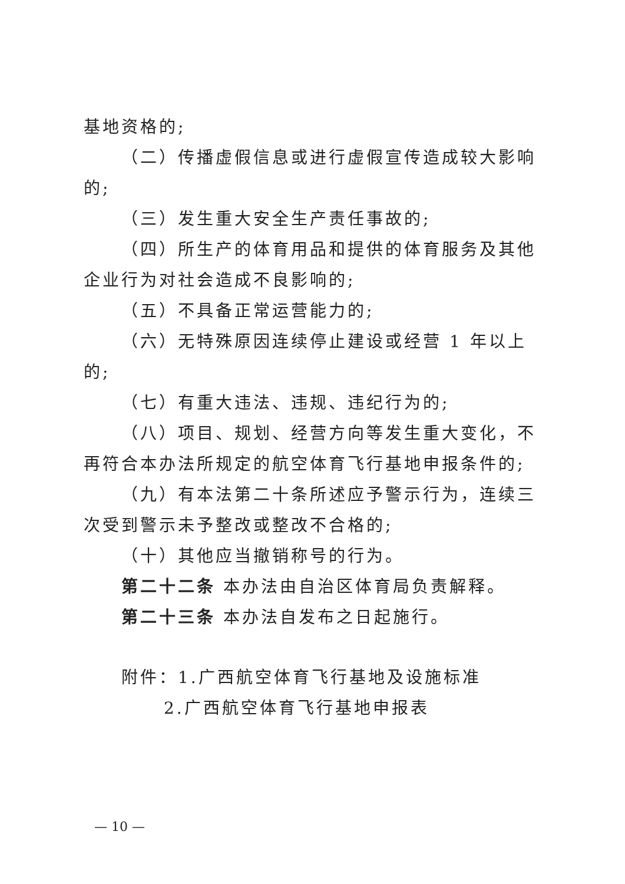基地资格的;
（二）传播虚假信息或进行虚假宣传造成较大影响的;
（三）发生重大安全生产责任事故的;
（四）所生产的体育用品和提供的体育服务及其他企业行为对社会造成不良影响的;
（五）不具备正常运营能力的;
（六）无特殊原因连续停止建设或经营 1 年以上的;
（七）有重大违法、违规、违纪行为的;
（八）项目、规划、经营方向等发生重大变化，不再符合本办法所规定的航空体育飞行基地申报条件的;
（九）有本法第二十条所述应予警示行为，连续三次受到警示未予整改或整改不合格的;
（十）其他应当撤销称号的行为。
第二十二条 本办法由自治区体育局负责解释。
第二十三条 本办法自发布之日起施行。
附件：1.广西航空体育飞行基地及设施标准
2.广西航空体育飞行基地申报表
— 10 —